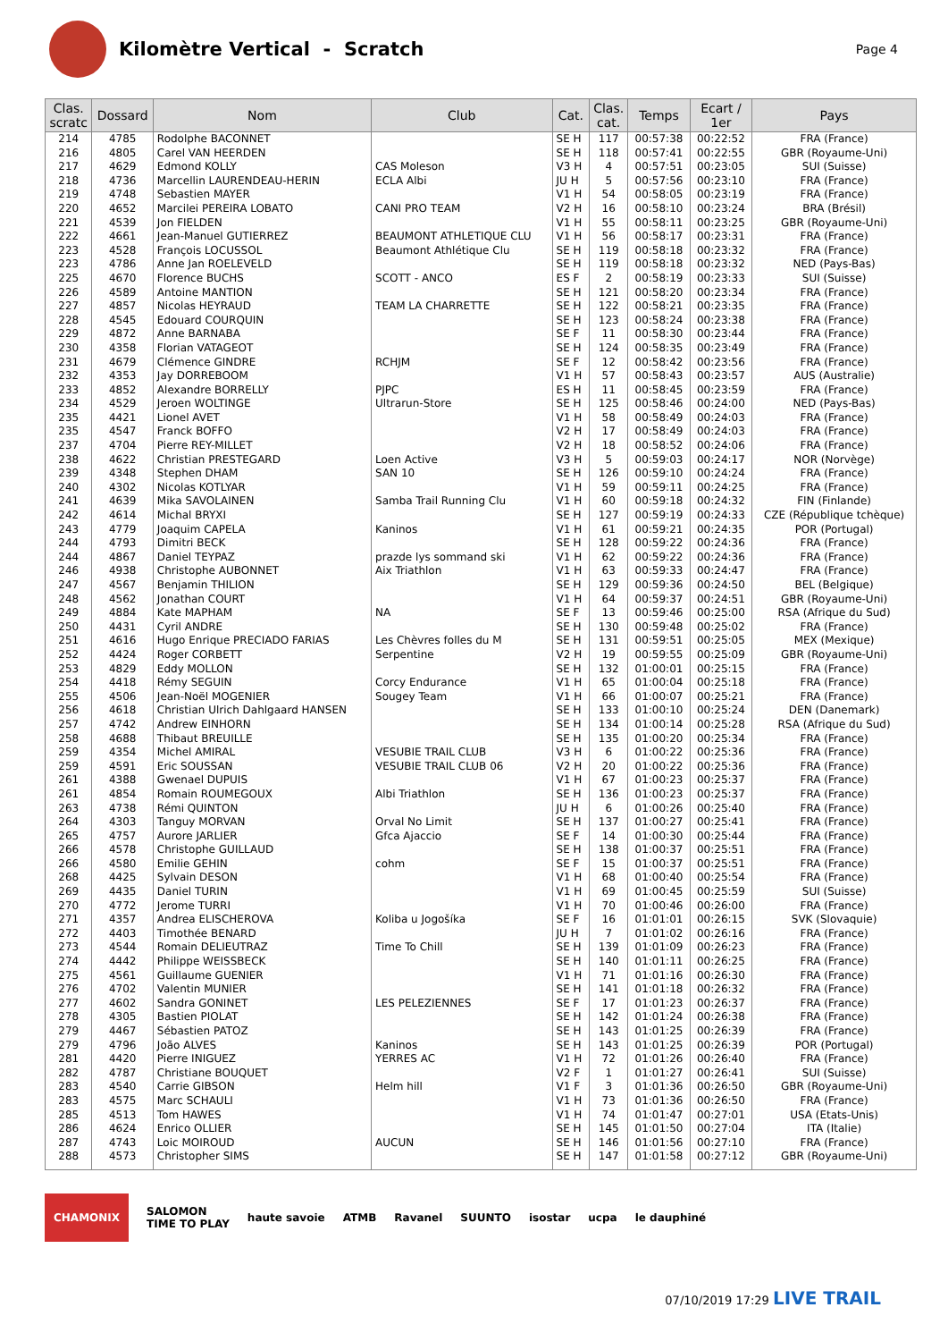Kilomètre Vertical - Scratch
Page 4
| Clas. scratc | Dossard | Nom | Club | Cat. | Clas. cat. | Temps | Ecart / 1er | Pays |
| --- | --- | --- | --- | --- | --- | --- | --- | --- |
| 214 | 4785 | Rodolphe BACONNET | | SE H | 117 | 00:57:38 | 00:22:52 | FRA (France) |
| 216 | 4805 | Carel VAN HEERDEN | | SE H | 118 | 00:57:41 | 00:22:55 | GBR (Royaume-Uni) |
| 217 | 4629 | Edmond KOLLY | CAS Moleson | V3 H | 4 | 00:57:51 | 00:23:05 | SUI (Suisse) |
| 218 | 4736 | Marcellin LAURENDEAU-HERIN | ECLA Albi | JU H | 5 | 00:57:56 | 00:23:10 | FRA (France) |
| 219 | 4748 | Sebastien MAYER | | V1 H | 54 | 00:58:05 | 00:23:19 | FRA (France) |
| 220 | 4652 | Marcilei PEREIRA LOBATO | CANI PRO TEAM | V2 H | 16 | 00:58:10 | 00:23:24 | BRA (Brésil) |
| 221 | 4539 | Jon FIELDEN | | V1 H | 55 | 00:58:11 | 00:23:25 | GBR (Royaume-Uni) |
| 222 | 4661 | Jean-Manuel GUTIERREZ | BEAUMONT ATHLETIQUE CLU | V1 H | 56 | 00:58:17 | 00:23:31 | FRA (France) |
| 223 | 4528 | François LOCUSSOL | Beaumont Athlétique Clu | SE H | 119 | 00:58:18 | 00:23:32 | FRA (France) |
| 223 | 4786 | Anne Jan ROELEVELD | | SE H | 119 | 00:58:18 | 00:23:32 | NED (Pays-Bas) |
| 225 | 4670 | Florence BUCHS | SCOTT - ANCO | ES F | 2 | 00:58:19 | 00:23:33 | SUI (Suisse) |
| 226 | 4589 | Antoine MANTION | | SE H | 121 | 00:58:20 | 00:23:34 | FRA (France) |
| 227 | 4857 | Nicolas HEYRAUD | TEAM LA CHARRETTE | SE H | 122 | 00:58:21 | 00:23:35 | FRA (France) |
| 228 | 4545 | Edouard COURQUIN | | SE H | 123 | 00:58:24 | 00:23:38 | FRA (France) |
| 229 | 4872 | Anne BARNABA | | SE F | 11 | 00:58:30 | 00:23:44 | FRA (France) |
| 230 | 4358 | Florian VATAGEOT | | SE H | 124 | 00:58:35 | 00:23:49 | FRA (France) |
| 231 | 4679 | Clémence GINDRE | RCHJM | SE F | 12 | 00:58:42 | 00:23:56 | FRA (France) |
| 232 | 4353 | Jay DORREBOOM | | V1 H | 57 | 00:58:43 | 00:23:57 | AUS (Australie) |
| 233 | 4852 | Alexandre BORRELLY | PJPC | ES H | 11 | 00:58:45 | 00:23:59 | FRA (France) |
| 234 | 4529 | Jeroen WOLTINGE | Ultrarun-Store | SE H | 125 | 00:58:46 | 00:24:00 | NED (Pays-Bas) |
| 235 | 4421 | Lionel AVET | | V1 H | 58 | 00:58:49 | 00:24:03 | FRA (France) |
| 235 | 4547 | Franck BOFFO | | V2 H | 17 | 00:58:49 | 00:24:03 | FRA (France) |
| 237 | 4704 | Pierre REY-MILLET | | V2 H | 18 | 00:58:52 | 00:24:06 | FRA (France) |
| 238 | 4622 | Christian PRESTEGARD | Loen Active | V3 H | 5 | 00:59:03 | 00:24:17 | NOR (Norvège) |
| 239 | 4348 | Stephen DHAM | SAN 10 | SE H | 126 | 00:59:10 | 00:24:24 | FRA (France) |
| 240 | 4302 | Nicolas KOTLYAR | | V1 H | 59 | 00:59:11 | 00:24:25 | FRA (France) |
| 241 | 4639 | Mika SAVOLAINEN | Samba Trail Running Clu | V1 H | 60 | 00:59:18 | 00:24:32 | FIN (Finlande) |
| 242 | 4614 | Michal BRYXI | | SE H | 127 | 00:59:19 | 00:24:33 | CZE (République tchèque) |
| 243 | 4779 | Joaquim CAPELA | Kaninos | V1 H | 61 | 00:59:21 | 00:24:35 | POR (Portugal) |
| 244 | 4793 | Dimitri BECK | | SE H | 128 | 00:59:22 | 00:24:36 | FRA (France) |
| 244 | 4867 | Daniel TEYPAZ | prazde lys sommand ski | V1 H | 62 | 00:59:22 | 00:24:36 | FRA (France) |
| 246 | 4938 | Christophe AUBONNET | Aix Triathlon | V1 H | 63 | 00:59:33 | 00:24:47 | FRA (France) |
| 247 | 4567 | Benjamin THILION | | SE H | 129 | 00:59:36 | 00:24:50 | BEL (Belgique) |
| 248 | 4562 | Jonathan COURT | | V1 H | 64 | 00:59:37 | 00:24:51 | GBR (Royaume-Uni) |
| 249 | 4884 | Kate MAPHAM | NA | SE F | 13 | 00:59:46 | 00:25:00 | RSA (Afrique du Sud) |
| 250 | 4431 | Cyril ANDRE | | SE H | 130 | 00:59:48 | 00:25:02 | FRA (France) |
| 251 | 4616 | Hugo Enrique PRECIADO FARIAS | Les Chèvres folles du M | SE H | 131 | 00:59:51 | 00:25:05 | MEX (Mexique) |
| 252 | 4424 | Roger CORBETT | Serpentine | V2 H | 19 | 00:59:55 | 00:25:09 | GBR (Royaume-Uni) |
| 253 | 4829 | Eddy MOLLON | | SE H | 132 | 01:00:01 | 00:25:15 | FRA (France) |
| 254 | 4418 | Rémy SEGUIN | Corcy Endurance | V1 H | 65 | 01:00:04 | 00:25:18 | FRA (France) |
| 255 | 4506 | Jean-Noël MOGENIER | Sougey Team | V1 H | 66 | 01:00:07 | 00:25:21 | FRA (France) |
| 256 | 4618 | Christian Ulrich Dahlgaard HANSEN | | SE H | 133 | 01:00:10 | 00:25:24 | DEN (Danemark) |
| 257 | 4742 | Andrew EINHORN | | SE H | 134 | 01:00:14 | 00:25:28 | RSA (Afrique du Sud) |
| 258 | 4688 | Thibaut BREUILLE | | SE H | 135 | 01:00:20 | 00:25:34 | FRA (France) |
| 259 | 4354 | Michel AMIRAL | VESUBIE TRAIL CLUB | V3 H | 6 | 01:00:22 | 00:25:36 | FRA (France) |
| 259 | 4591 | Eric SOUSSAN | VESUBIE TRAIL CLUB 06 | V2 H | 20 | 01:00:22 | 00:25:36 | FRA (France) |
| 261 | 4388 | Gwenael DUPUIS | | V1 H | 67 | 01:00:23 | 00:25:37 | FRA (France) |
| 261 | 4854 | Romain ROUMEGOUX | Albi Triathlon | SE H | 136 | 01:00:23 | 00:25:37 | FRA (France) |
| 263 | 4738 | Rémi QUINTON | | JU H | 6 | 01:00:26 | 00:25:40 | FRA (France) |
| 264 | 4303 | Tanguy MORVAN | Orval No Limit | SE H | 137 | 01:00:27 | 00:25:41 | FRA (France) |
| 265 | 4757 | Aurore JARLIER | Gfca Ajaccio | SE F | 14 | 01:00:30 | 00:25:44 | FRA (France) |
| 266 | 4578 | Christophe GUILLAUD | | SE H | 138 | 01:00:37 | 00:25:51 | FRA (France) |
| 266 | 4580 | Emilie GEHIN | cohm | SE F | 15 | 01:00:37 | 00:25:51 | FRA (France) |
| 268 | 4425 | Sylvain DESON | | V1 H | 68 | 01:00:40 | 00:25:54 | FRA (France) |
| 269 | 4435 | Daniel TURIN | | V1 H | 69 | 01:00:45 | 00:25:59 | SUI (Suisse) |
| 270 | 4772 | Jerome TURRI | | V1 H | 70 | 01:00:46 | 00:26:00 | FRA (France) |
| 271 | 4357 | Andrea ELISCHEROVA | Koliba u Jogošíka | SE F | 16 | 01:01:01 | 00:26:15 | SVK (Slovaquie) |
| 272 | 4403 | Timothée BENARD | | JU H | 7 | 01:01:02 | 00:26:16 | FRA (France) |
| 273 | 4544 | Romain DELIEUTRAZ | Time To Chill | SE H | 139 | 01:01:09 | 00:26:23 | FRA (France) |
| 274 | 4442 | Philippe WEISSBECK | | SE H | 140 | 01:01:11 | 00:26:25 | FRA (France) |
| 275 | 4561 | Guillaume GUENIER | | V1 H | 71 | 01:01:16 | 00:26:30 | FRA (France) |
| 276 | 4702 | Valentin MUNIER | | SE H | 141 | 01:01:18 | 00:26:32 | FRA (France) |
| 277 | 4602 | Sandra GONINET | LES PELEZIENNES | SE F | 17 | 01:01:23 | 00:26:37 | FRA (France) |
| 278 | 4305 | Bastien PIOLAT | | SE H | 142 | 01:01:24 | 00:26:38 | FRA (France) |
| 279 | 4467 | Sébastien PATOZ | | SE H | 143 | 01:01:25 | 00:26:39 | FRA (France) |
| 279 | 4796 | João ALVES | Kaninos | SE H | 143 | 01:01:25 | 00:26:39 | POR (Portugal) |
| 281 | 4420 | Pierre INIGUEZ | YERRES AC | V1 H | 72 | 01:01:26 | 00:26:40 | FRA (France) |
| 282 | 4787 | Christiane BOUQUET | | V2 F | 1 | 01:01:27 | 00:26:41 | SUI (Suisse) |
| 283 | 4540 | Carrie GIBSON | Helm hill | V1 F | 3 | 01:01:36 | 00:26:50 | GBR (Royaume-Uni) |
| 283 | 4575 | Marc SCHAULI | | V1 H | 73 | 01:01:36 | 00:26:50 | FRA (France) |
| 285 | 4513 | Tom HAWES | | V1 H | 74 | 01:01:47 | 00:27:01 | USA (Etats-Unis) |
| 286 | 4624 | Enrico OLLIER | | SE H | 145 | 01:01:50 | 00:27:04 | ITA (Italie) |
| 287 | 4743 | Loic MOIROUD | AUCUN | SE H | 146 | 01:01:56 | 00:27:10 | FRA (France) |
| 288 | 4573 | Christopher SIMS | | SE H | 147 | 01:01:58 | 00:27:12 | GBR (Royaume-Uni) |
CHAMONIX SALOMON
TIME TO PLAY haute savoie ATMB Ravanel SUUNTO isostar ucpa le dauphiné
07/10/2019 17:29 LIVE TRAIL